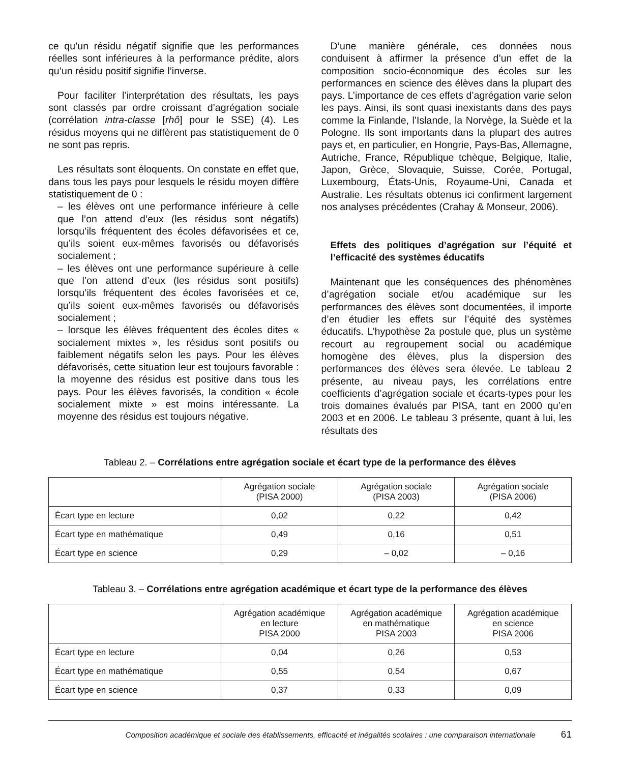ce qu’un résidu négatif signifie que les performances réelles sont inférieures à la performance prédite, alors qu’un résidu positif signifie l’inverse.
Pour faciliter l’interprétation des résultats, les pays sont classés par ordre croissant d’agrégation sociale (corrélation intra-classe [rhô] pour le SSE) (4). Les résidus moyens qui ne diffèrent pas statistiquement de 0 ne sont pas repris.
Les résultats sont éloquents. On constate en effet que, dans tous les pays pour lesquels le résidu moyen diffère statistiquement de 0 :
– les élèves ont une performance inférieure à celle que l’on attend d’eux (les résidus sont négatifs) lorsqu’ils fréquentent des écoles défavorisées et ce, qu’ils soient eux-mêmes favorisés ou défavorisés socialement ;
– les élèves ont une performance supérieure à celle que l’on attend d’eux (les résidus sont positifs) lorsqu’ils fréquentent des écoles favorisées et ce, qu’ils soient eux-mêmes favorisés ou défavorisés socialement ;
– lorsque les élèves fréquentent des écoles dites « socialement mixtes », les résidus sont positifs ou faiblement négatifs selon les pays. Pour les élèves défavorisés, cette situation leur est toujours favorable : la moyenne des résidus est positive dans tous les pays. Pour les élèves favorisés, la condition « école socialement mixte » est moins intéressante. La moyenne des résidus est toujours négative.
D’une manière générale, ces données nous conduisent à affirmer la présence d’un effet de la composition socio-économique des écoles sur les performances en science des élèves dans la plupart des pays. L’importance de ces effets d’agrégation varie selon les pays. Ainsi, ils sont quasi inexistants dans des pays comme la Finlande, l’Islande, la Norvège, la Suède et la Pologne. Ils sont importants dans la plupart des autres pays et, en particulier, en Hongrie, Pays-Bas, Allemagne, Autriche, France, République tchèque, Belgique, Italie, Japon, Grèce, Slovaquie, Suisse, Corée, Portugal, Luxembourg, États-Unis, Royaume-Uni, Canada et Australie. Les résultats obtenus ici confirment largement nos analyses précédentes (Crahay & Monseur, 2006).
Effets des politiques d’agrégation sur l’équité et l’efficacité des systèmes éducatifs
Maintenant que les conséquences des phénomènes d’agrégation sociale et/ou académique sur les performances des élèves sont documentées, il importe d’en étudier les effets sur l’équité des systèmes éducatifs. L’hypothèse 2a postule que, plus un système recourt au regroupement social ou académique homogène des élèves, plus la dispersion des performances des élèves sera élevée. Le tableau 2 présente, au niveau pays, les corrélations entre coefficients d’agrégation sociale et écarts-types pour les trois domaines évalués par PISA, tant en 2000 qu’en 2003 et en 2006. Le tableau 3 présente, quant à lui, les résultats des
Tableau 2. – Corrélations entre agrégation sociale et écart type de la performance des élèves
| | Agrégation sociale (PISA 2000) | Agrégation sociale (PISA 2003) | Agrégation sociale (PISA 2006) |
| --- | --- | --- | --- |
| Écart type en lecture | 0,02 | 0,22 | 0,42 |
| Écart type en mathématique | 0,49 | 0,16 | 0,51 |
| Écart type en science | 0,29 | – 0,02 | – 0,16 |
Tableau 3. – Corrélations entre agrégation académique et écart type de la performance des élèves
| | Agrégation académique en lecture PISA 2000 | Agrégation académique en mathématique PISA 2003 | Agrégation académique en science PISA 2006 |
| --- | --- | --- | --- |
| Écart type en lecture | 0,04 | 0,26 | 0,53 |
| Écart type en mathématique | 0,55 | 0,54 | 0,67 |
| Écart type en science | 0,37 | 0,33 | 0,09 |
Composition académique et sociale des établissements, efficacité et inégalités scolaires : une comparaison internationale 61